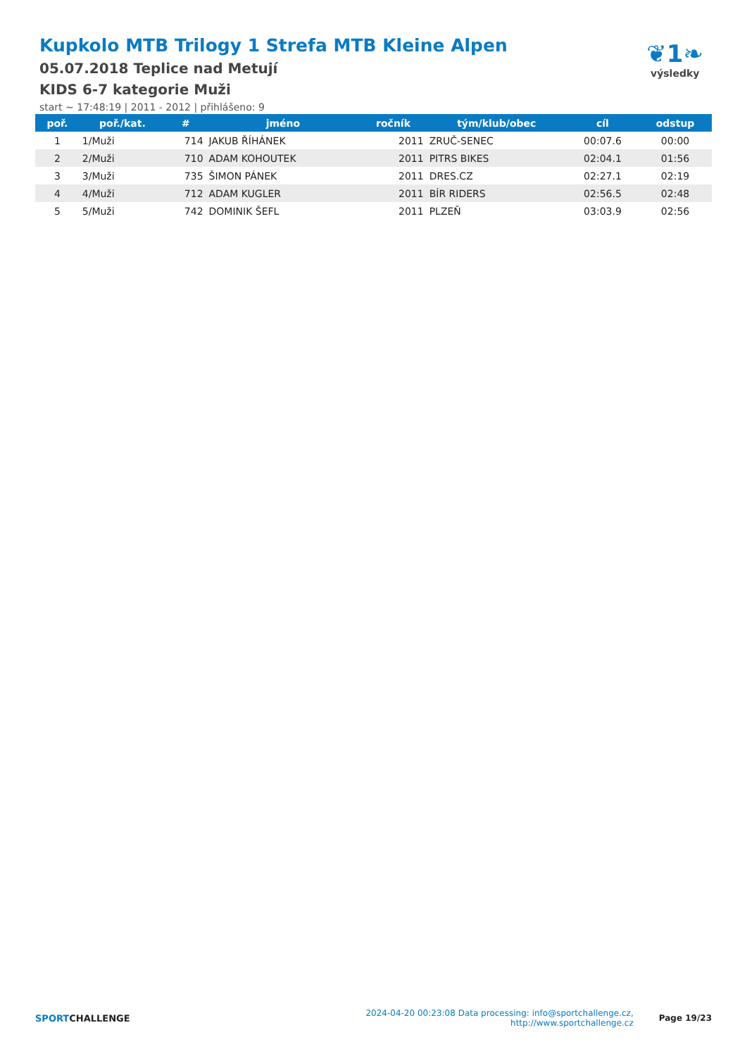Kupkolo MTB Trilogy 1 Strefa MTB Kleine Alpen
05.07.2018 Teplice nad Metují
KIDS 6-7 kategorie Muži
start ~ 17:48:19 | 2011 - 2012 | přihlášeno: 9
❦1❧
výsledky
| poř. | poř./kat. | # | jméno | ročník | tým/klub/obec | cíl | odstup |
| --- | --- | --- | --- | --- | --- | --- | --- |
| 1 | 1/Muži | 714 | JAKUB ŘÍHÁNEK | 2011 | ZRUČ-SENEC | 00:07.6 | 00:00 |
| 2 | 2/Muži | 710 | ADAM KOHOUTEK | 2011 | PITRS BIKES | 02:04.1 | 01:56 |
| 3 | 3/Muži | 735 | ŠIMON PÁNEK | 2011 | DRES.CZ | 02:27.1 | 02:19 |
| 4 | 4/Muži | 712 | ADAM KUGLER | 2011 | BÍR RIDERS | 02:56.5 | 02:48 |
| 5 | 5/Muži | 742 | DOMINIK ŠEFL | 2011 | PLZEŇ | 03:03.9 | 02:56 |
SPORTCHALLENGE
2024-04-20 00:23:08 Data processing: info@sportchallenge.cz, http://www.sportchallenge.cz
Page 19/23